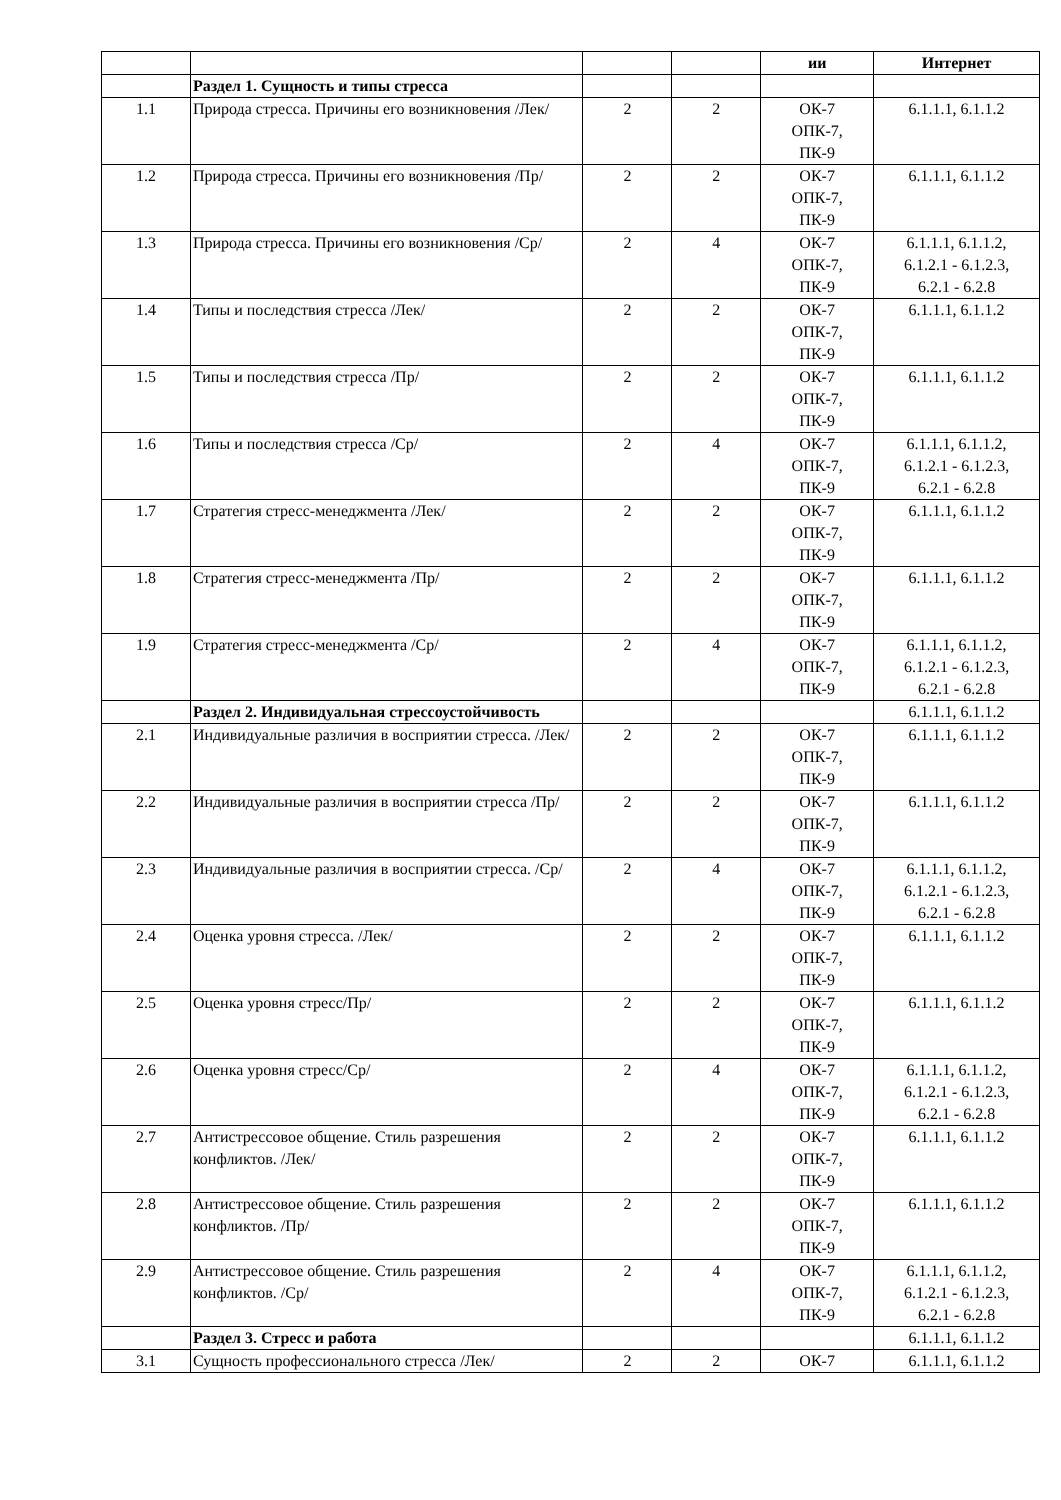| | | | | ии | Интернет |
| --- | --- | --- | --- | --- | --- |
| | Раздел 1. Сущность и типы стресса | | | | |
| 1.1 | Природа стресса. Причины его возникновения /Лек/ | 2 | 2 | ОК-7 ОПК-7, ПК-9 | 6.1.1.1, 6.1.1.2 |
| 1.2 | Природа стресса. Причины его возникновения /Пр/ | 2 | 2 | ОК-7 ОПК-7, ПК-9 | 6.1.1.1, 6.1.1.2 |
| 1.3 | Природа стресса. Причины его возникновения /Ср/ | 2 | 4 | ОК-7 ОПК-7, ПК-9 | 6.1.1.1, 6.1.1.2, 6.1.2.1 - 6.1.2.3, 6.2.1 - 6.2.8 |
| 1.4 | Типы и последствия стресса /Лек/ | 2 | 2 | ОК-7 ОПК-7, ПК-9 | 6.1.1.1, 6.1.1.2 |
| 1.5 | Типы и последствия стресса /Пр/ | 2 | 2 | ОК-7 ОПК-7, ПК-9 | 6.1.1.1, 6.1.1.2 |
| 1.6 | Типы и последствия стресса /Ср/ | 2 | 4 | ОК-7 ОПК-7, ПК-9 | 6.1.1.1, 6.1.1.2, 6.1.2.1 - 6.1.2.3, 6.2.1 - 6.2.8 |
| 1.7 | Стратегия стресс-менеджмента /Лек/ | 2 | 2 | ОК-7 ОПК-7, ПК-9 | 6.1.1.1, 6.1.1.2 |
| 1.8 | Стратегия стресс-менеджмента /Пр/ | 2 | 2 | ОК-7 ОПК-7, ПК-9 | 6.1.1.1, 6.1.1.2 |
| 1.9 | Стратегия стресс-менеджмента /Ср/ | 2 | 4 | ОК-7 ОПК-7, ПК-9 | 6.1.1.1, 6.1.1.2, 6.1.2.1 - 6.1.2.3, 6.2.1 - 6.2.8 |
| | Раздел 2. Индивидуальная стрессоустойчивость | | | | 6.1.1.1, 6.1.1.2 |
| 2.1 | Индивидуальные различия в восприятии стресса. /Лек/ | 2 | 2 | ОК-7 ОПК-7, ПК-9 | 6.1.1.1, 6.1.1.2 |
| 2.2 | Индивидуальные различия в восприятии стресса /Пр/ | 2 | 2 | ОК-7 ОПК-7, ПК-9 | 6.1.1.1, 6.1.1.2 |
| 2.3 | Индивидуальные различия в восприятии стресса. /Ср/ | 2 | 4 | ОК-7 ОПК-7, ПК-9 | 6.1.1.1, 6.1.1.2, 6.1.2.1 - 6.1.2.3, 6.2.1 - 6.2.8 |
| 2.4 | Оценка уровня стресса. /Лек/ | 2 | 2 | ОК-7 ОПК-7, ПК-9 | 6.1.1.1, 6.1.1.2 |
| 2.5 | Оценка уровня стресс/Пр/ | 2 | 2 | ОК-7 ОПК-7, ПК-9 | 6.1.1.1, 6.1.1.2 |
| 2.6 | Оценка уровня стресс/Ср/ | 2 | 4 | ОК-7 ОПК-7, ПК-9 | 6.1.1.1, 6.1.1.2, 6.1.2.1 - 6.1.2.3, 6.2.1 - 6.2.8 |
| 2.7 | Антистрессовое общение. Стиль разрешения конфликтов. /Лек/ | 2 | 2 | ОК-7 ОПК-7, ПК-9 | 6.1.1.1, 6.1.1.2 |
| 2.8 | Антистрессовое общение. Стиль разрешения конфликтов. /Пр/ | 2 | 2 | ОК-7 ОПК-7, ПК-9 | 6.1.1.1, 6.1.1.2 |
| 2.9 | Антистрессовое общение. Стиль разрешения конфликтов. /Ср/ | 2 | 4 | ОК-7 ОПК-7, ПК-9 | 6.1.1.1, 6.1.1.2, 6.1.2.1 - 6.1.2.3, 6.2.1 - 6.2.8 |
| | Раздел 3. Стресс и работа | | | | 6.1.1.1, 6.1.1.2 |
| 3.1 | Сущность профессионального стресса /Лек/ | 2 | 2 | ОК-7 | 6.1.1.1, 6.1.1.2 |